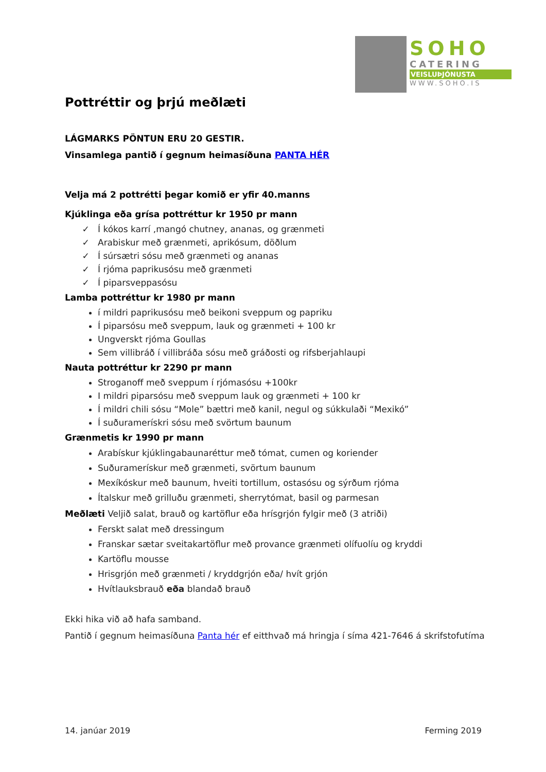SOHO
CATERING
VEISLUÞJÓNUSTA
WWW.SOHO.IS
Pottréttir og þrjú meðlæti
LÁGMARKS PÖNTUN ERU 20 GESTIR.
Vinsamlega pantið í gegnum heimasíðuna PANTA HÉR
Velja má 2 pottrétti þegar komið er yfir 40.manns
Kjúklinga eða grísa pottréttur kr 1950 pr mann
Í kókos karrí ,mangó chutney, ananas, og grænmeti
Arabiskur með grænmeti, aprikósum, döðlum
Í súrsætri sósu með grænmeti og ananas
Í rjóma paprikusósu með grænmeti
Í piparsveppasósu
Lamba pottréttur kr 1980 pr mann
í mildri paprikusósu með beikoni sveppum og papriku
Í piparsósu með sveppum, lauk og grænmeti + 100 kr
Ungverskt rjóma Goullas
Sem villibráð í villibráða sósu með gráðosti og rifsberjahlaupi
Nauta pottréttur kr 2290 pr mann
Stroganoff með sveppum í rjómasósu +100kr
I mildri piparsósu með sveppum lauk og grænmeti + 100 kr
Í mildri chili sósu “Mole” bættri með kanil, negul og súkkulaði “Mexikó”
Í suðuramerískri sósu með svörtum baunum
Grænmetis kr 1990 pr mann
Arabískur kjúklingabaunaréttur með tómat, cumen og koriender
Suðuramerískur með grænmeti, svörtum baunum
Mexíkóskur með baunum, hveiti tortillum, ostasósu og sýrðum rjóma
Ítalskur með grilluðu grænmeti, sherrytómat, basil og parmesan
Meðlæti Veljið salat, brauð og kartöflur eða hrísgrjón fylgir með (3 atriði)
Ferskt salat með dressingum
Franskar sætar sveitakartöflur með provance grænmeti olífuolíu og kryddi
Kartöflu mousse
Hrisgrjón með grænmeti / kryddgrjón eða/ hvít grjón
Hvítlauksbrauð eða blandað brauð
Ekki hika við að hafa samband.
Pantið í gegnum heimasíðuna Panta hér ef eitthvað má hringja í síma 421-7646 á skrifstofutíma
14. janúar 2019 Ferming 2019